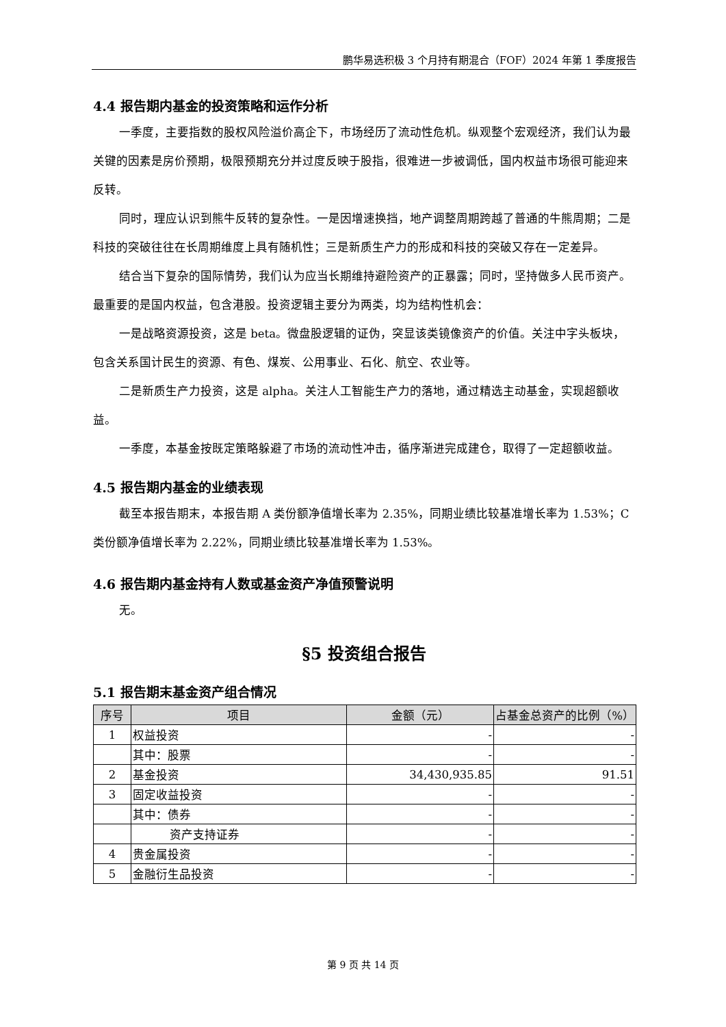鹏华易选积极 3 个月持有期混合（FOF）2024 年第 1 季度报告
4.4 报告期内基金的投资策略和运作分析
一季度，主要指数的股权风险溢价高企下，市场经历了流动性危机。纵观整个宏观经济，我们认为最关键的因素是房价预期，极限预期充分并过度反映于股指，很难进一步被调低，国内权益市场很可能迎来反转。
同时，理应认识到熊牛反转的复杂性。一是因增速换挡，地产调整周期跨越了普通的牛熊周期；二是科技的突破往往在长周期维度上具有随机性；三是新质生产力的形成和科技的突破又存在一定差异。
结合当下复杂的国际情势，我们认为应当长期维持避险资产的正暴露；同时，坚持做多人民币资产。最重要的是国内权益，包含港股。投资逻辑主要分为两类，均为结构性机会：
一是战略资源投资，这是 beta。微盘股逻辑的证伪，突显该类镜像资产的价值。关注中字头板块，包含关系国计民生的资源、有色、煤炭、公用事业、石化、航空、农业等。
二是新质生产力投资，这是 alpha。关注人工智能生产力的落地，通过精选主动基金，实现超额收益。
一季度，本基金按既定策略躲避了市场的流动性冲击，循序渐进完成建仓，取得了一定超额收益。
4.5 报告期内基金的业绩表现
截至本报告期末，本报告期 A 类份额净值增长率为 2.35%，同期业绩比较基准增长率为 1.53%；C 类份额净值增长率为 2.22%，同期业绩比较基准增长率为 1.53%。
4.6 报告期内基金持有人数或基金资产净值预警说明
无。
§5 投资组合报告
5.1 报告期末基金资产组合情况
| 序号 | 项目 | 金额（元） | 占基金总资产的比例（%） |
| --- | --- | --- | --- |
| 1 | 权益投资 | - | - |
| | 其中：股票 | - | - |
| 2 | 基金投资 | 34,430,935.85 | 91.51 |
| 3 | 固定收益投资 | - | - |
| | 其中：债券 | - | - |
| | 资产支持证券 | - | - |
| 4 | 贵金属投资 | - | - |
| 5 | 金融衍生品投资 | - | - |
第 9 页 共 14 页